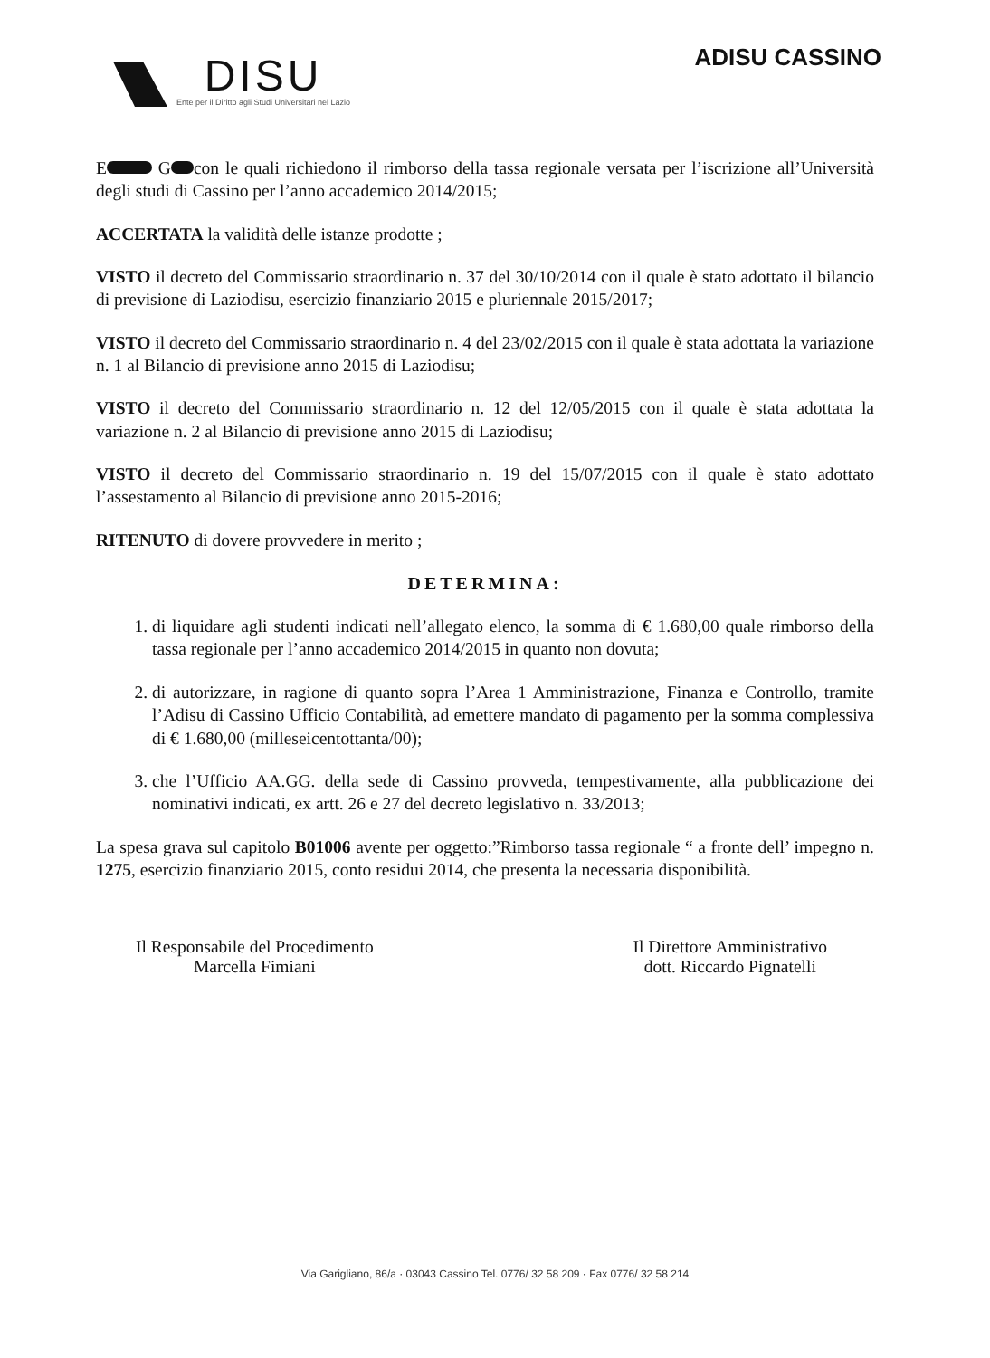DISU
Ente per il Diritto agli Studi Universitari nel Lazio
ADISU CASSINO
E G con le quali richiedono il rimborso della tassa regionale versata per l’iscrizione all’Università degli studi di Cassino per l’anno accademico 2014/2015;
ACCERTATA la validità delle istanze prodotte ;
VISTO il decreto del Commissario straordinario n. 37 del 30/10/2014 con il quale è stato adottato il bilancio di previsione di Laziodisu, esercizio finanziario 2015 e pluriennale 2015/2017;
VISTO il decreto del Commissario straordinario n. 4 del 23/02/2015 con il quale è stata adottata la variazione n. 1 al Bilancio di previsione anno 2015 di Laziodisu;
VISTO il decreto del Commissario straordinario n. 12 del 12/05/2015 con il quale è stata adottata la variazione n. 2 al Bilancio di previsione anno 2015 di Laziodisu;
VISTO il decreto del Commissario straordinario n. 19 del 15/07/2015 con il quale è stato adottato l’assestamento al Bilancio di previsione anno 2015-2016;
RITENUTO di dovere provvedere in merito ;
DETERMINA:
1. di liquidare agli studenti indicati nell’allegato elenco, la somma di € 1.680,00 quale rimborso della tassa regionale per l’anno accademico 2014/2015 in quanto non dovuta;
2. di autorizzare, in ragione di quanto sopra l’Area 1 Amministrazione, Finanza e Controllo, tramite l’Adisu di Cassino Ufficio Contabilità, ad emettere mandato di pagamento per la somma complessiva di € 1.680,00 (milleseicentottanta/00);
3. che l’Ufficio AA.GG. della sede di Cassino provveda, tempestivamente, alla pubblicazione dei nominativi indicati, ex artt. 26 e 27 del decreto legislativo n. 33/2013;
La spesa grava sul capitolo B01006 avente per oggetto:”Rimborso tassa regionale “ a fronte dell’ impegno n. 1275, esercizio finanziario 2015, conto residui 2014, che presenta la necessaria disponibilità.
Il Responsabile del Procedimento
Marcella Fimiani
Il Direttore Amministrativo
dott. Riccardo Pignatelli
Via Garigliano, 86/a · 03043 Cassino Tel. 0776/ 32 58 209 · Fax 0776/ 32 58 214